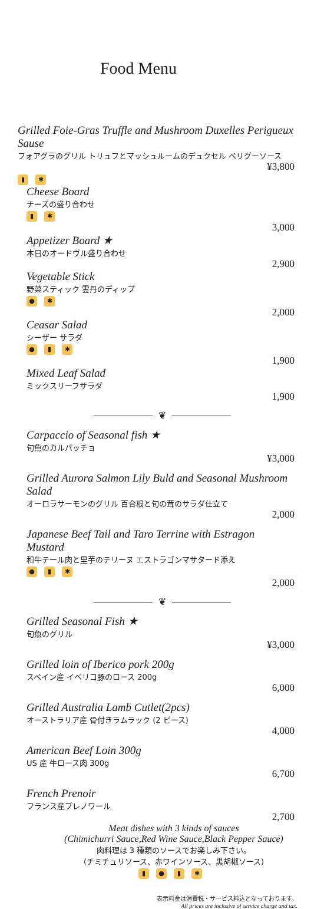Food Menu
Grilled Foie-Gras Truffle and Mushroom Duxelles Perigueux Sause
フォアグラのグリル トリュフとマッシュルームのデュクセル ペリグーソース
¥3,800
▮ ✱
Cheese Board
チーズの盛り合わせ
▮ ✱
3,000
Appetizer Board ★
本日のオードヴル盛り合わせ
2,900
Vegetable Stick
野菜スティック 雲丹のディップ
● ✱
2,000
Ceasar Salad
シーザー サラダ
● ▮ ✱
1,900
Mixed Leaf Salad
ミックスリーフサラダ
1,900
❦
Carpaccio of Seasonal fish ★
旬魚のカルパッチョ
¥3,000
Grilled Aurora Salmon Lily Buld and Seasonal Mushroom Salad
オーロラサーモンのグリル 百合根と旬の茸のサラダ仕立て
2,000
Japanese Beef Tail and Taro Terrine with Estragon Mustard
和牛テール肉と里芋のテリーヌ エストラゴンマサタード添え
● ▮ ✱
2,000
❦
Grilled Seasonal Fish ★
旬魚のグリル
¥3,000
Grilled loin of Iberico pork 200g
スペイン産 イベリコ豚のロース 200g
6,000
Grilled Australia Lamb Cutlet(2pcs)
オーストラリア産 骨付きラムラック (2 ピース)
4,000
American Beef Loin 300g
US 産 牛ロース肉 300g
6,700
French Prenoir
フランス産プレノワール
2,700
Meat dishes with 3 kinds of sauces
(Chimichurri Sauce,Red Wine Sauce,Black Pepper Sauce)
肉料理は 3 種類のソースでお楽しみ下さい。
(チミチュリソース、赤ワインソース、黒胡椒ソース)
▮ ● ▮ ✱
表示料金は消費税・サービス料込となっております。
All prices are inclusive of service charge and tax.